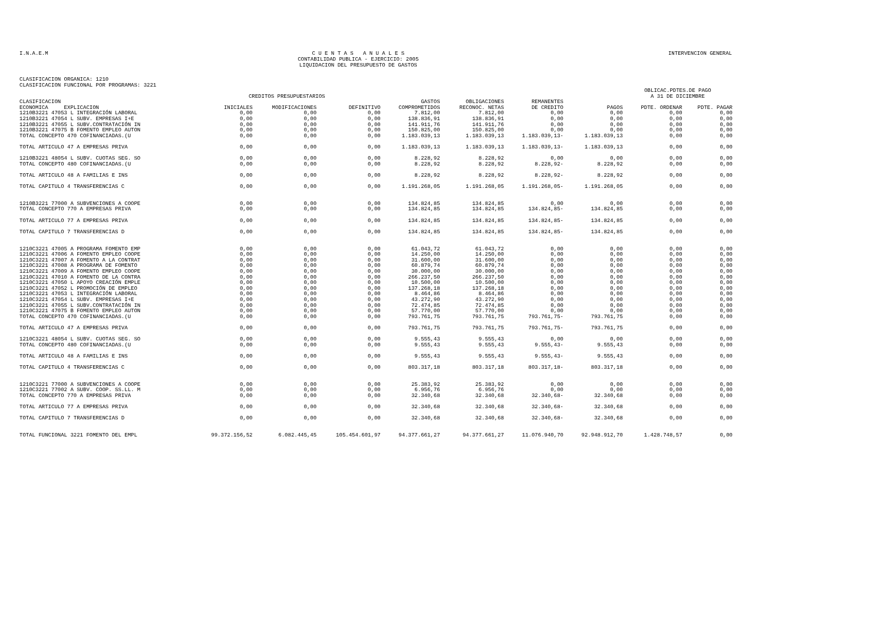I.N.A.E.M
C U E N T A S A N U A L E S
CONTABILIDAD PUBLICA - EJERCICIO: 2005
LIQUIDACION DEL PRESUPUESTO DE GASTOS
INTERVENCION GENERAL
CLASIFICACION ORGANICA: 1210
CLASIFICACION FUNCIONAL POR PROGRAMAS: 3221
| | CREDITOS PRESUPUESTARIOS | | | | | | | OBLICAC.PDTES.DE PAGO A 31 DE DICIEMBRE | |
| --- | --- | --- | --- | --- | --- | --- | --- | --- | --- |
| CLASIFICACION ECONOMICA EXPLICACION | INICIALES | MODIFICACIONES | DEFINITIVO | GASTOS COMPROMETIDOS | OBLIGACIONES RECONOC. NETAS | REMANENTES DE CREDITO | PAGOS | PDTE. ORDENAR | PDTE. PAGAR |
| 1210B3221 47053 L INTEGRACIÓN LABORAL | 0,00 | 0,00 | 0,00 | 7.812,00 | 7.812,00 | 0,00 | 0,00 | 0,00 | 0,00 |
| 1210B3221 47054 L SUBV. EMPRESAS I+E | 0,00 | 0,00 | 0,00 | 138.836,91 | 138.836,91 | 0,00 | 0,00 | 0,00 | 0,00 |
| 1210B3221 47055 L SUBV.CONTRATACIÓN IN | 0,00 | 0,00 | 0,00 | 141.911,76 | 141.911,76 | 0,00 | 0,00 | 0,00 | 0,00 |
| 1210B3221 47075 B FOMENTO EMPLEO AUTON | 0,00 | 0,00 | 0,00 | 150.825,00 | 150.825,00 | 0,00 | 0,00 | 0,00 | 0,00 |
| TOTAL CONCEPTO 470 COFINANCIADAS.(U | 0,00 | 0,00 | 0,00 | 1.183.039,13 | 1.183.039,13 | 1.183.039,13- | 1.183.039,13 | 0,00 | 0,00 |
| TOTAL ARTICULO 47 A EMPRESAS PRIVA | 0,00 | 0,00 | 0,00 | 1.183.039,13 | 1.183.039,13 | 1.183.039,13- | 1.183.039,13 | 0,00 | 0,00 |
| 1210B3221 48054 L SUBV. CUOTAS SEG. SO | 0,00 | 0,00 | 0,00 | 8.228,92 | 8.228,92 | 0,00 | 0,00 | 0,00 | 0,00 |
| TOTAL CONCEPTO 480 COFINANCIADAS.(U | 0,00 | 0,00 | 0,00 | 8.228,92 | 8.228,92 | 8.228,92- | 8.228,92 | 0,00 | 0,00 |
| TOTAL ARTICULO 48 A FAMILIAS E INS | 0,00 | 0,00 | 0,00 | 8.228,92 | 8.228,92 | 8.228,92- | 8.228,92 | 0,00 | 0,00 |
| TOTAL CAPITULO 4 TRANSFERENCIAS C | 0,00 | 0,00 | 0,00 | 1.191.268,05 | 1.191.268,05 | 1.191.268,05- | 1.191.268,05 | 0,00 | 0,00 |
| 1210B3221 77000 A SUBVENCIONES A COOPE | 0,00 | 0,00 | 0,00 | 134.824,85 | 134.824,85 | 0,00 | 0,00 | 0,00 | 0,00 |
| TOTAL CONCEPTO 770 A EMPRESAS PRIVA | 0,00 | 0,00 | 0,00 | 134.824,85 | 134.824,85 | 134.824,85- | 134.824,85 | 0,00 | 0,00 |
| TOTAL ARTICULO 77 A EMPRESAS PRIVA | 0,00 | 0,00 | 0,00 | 134.824,85 | 134.824,85 | 134.824,85- | 134.824,85 | 0,00 | 0,00 |
| TOTAL CAPITULO 7 TRANSFERENCIAS D | 0,00 | 0,00 | 0,00 | 134.824,85 | 134.824,85 | 134.824,85- | 134.824,85 | 0,00 | 0,00 |
| 1210C3221 47005 A PROGRAMA FOMENTO EMP | 0,00 | 0,00 | 0,00 | 61.043,72 | 61.043,72 | 0,00 | 0,00 | 0,00 | 0,00 |
| 1210C3221 47006 A FOMENTO EMPLEO COOPE | 0,00 | 0,00 | 0,00 | 14.250,00 | 14.250,00 | 0,00 | 0,00 | 0,00 | 0,00 |
| 1210C3221 47007 A FOMENTO A LA CONTRAT | 0,00 | 0,00 | 0,00 | 31.600,00 | 31.600,00 | 0,00 | 0,00 | 0,00 | 0,00 |
| 1210C3221 47008 A PROGRAMA DE FOMENTO | 0,00 | 0,00 | 0,00 | 60.879,74 | 60.879,74 | 0,00 | 0,00 | 0,00 | 0,00 |
| 1210C3221 47009 A FOMENTO EMPLEO COOPE | 0,00 | 0,00 | 0,00 | 30.000,00 | 30.000,00 | 0,00 | 0,00 | 0,00 | 0,00 |
| 1210C3221 47010 A FOMENTO DE LA CONTRA | 0,00 | 0,00 | 0,00 | 266.237,50 | 266.237,50 | 0,00 | 0,00 | 0,00 | 0,00 |
| 1210C3221 47050 L APOYO CREACIÓN EMPLE | 0,00 | 0,00 | 0,00 | 10.500,00 | 10.500,00 | 0,00 | 0,00 | 0,00 | 0,00 |
| 1210C3221 47052 L PROMOCIÓN DE EMPLEO | 0,00 | 0,00 | 0,00 | 137.268,18 | 137.268,18 | 0,00 | 0,00 | 0,00 | 0,00 |
| 1210C3221 47053 L INTEGRACIÓN LABORAL | 0,00 | 0,00 | 0,00 | 8.464,86 | 8.464,86 | 0,00 | 0,00 | 0,00 | 0,00 |
| 1210C3221 47054 L SUBV. EMPRESAS I+E | 0,00 | 0,00 | 0,00 | 43.272,90 | 43.272,90 | 0,00 | 0,00 | 0,00 | 0,00 |
| 1210C3221 47055 L SUBV.CONTRATACIÓN IN | 0,00 | 0,00 | 0,00 | 72.474,85 | 72.474,85 | 0,00 | 0,00 | 0,00 | 0,00 |
| 1210C3221 47075 B FOMENTO EMPLEO AUTON | 0,00 | 0,00 | 0,00 | 57.770,00 | 57.770,00 | 0,00 | 0,00 | 0,00 | 0,00 |
| TOTAL CONCEPTO 470 COFINANCIADAS.(U | 0,00 | 0,00 | 0,00 | 793.761,75 | 793.761,75 | 793.761,75- | 793.761,75 | 0,00 | 0,00 |
| TOTAL ARTICULO 47 A EMPRESAS PRIVA | 0,00 | 0,00 | 0,00 | 793.761,75 | 793.761,75 | 793.761,75- | 793.761,75 | 0,00 | 0,00 |
| 1210C3221 48054 L SUBV. CUOTAS SEG. SO | 0,00 | 0,00 | 0,00 | 9.555,43 | 9.555,43 | 0,00 | 0,00 | 0,00 | 0,00 |
| TOTAL CONCEPTO 480 COFINANCIADAS.(U | 0,00 | 0,00 | 0,00 | 9.555,43 | 9.555,43 | 9.555,43- | 9.555,43 | 0,00 | 0,00 |
| TOTAL ARTICULO 48 A FAMILIAS E INS | 0,00 | 0,00 | 0,00 | 9.555,43 | 9.555,43 | 9.555,43- | 9.555,43 | 0,00 | 0,00 |
| TOTAL CAPITULO 4 TRANSFERENCIAS C | 0,00 | 0,00 | 0,00 | 803.317,18 | 803.317,18 | 803.317,18- | 803.317,18 | 0,00 | 0,00 |
| 1210C3221 77000 A SUBVENCIONES A COOPE | 0,00 | 0,00 | 0,00 | 25.383,92 | 25.383,92 | 0,00 | 0,00 | 0,00 | 0,00 |
| 1210C3221 77002 A SUBV. COOP. SS.LL. M | 0,00 | 0,00 | 0,00 | 6.956,76 | 6.956,76 | 0,00 | 0,00 | 0,00 | 0,00 |
| TOTAL CONCEPTO 770 A EMPRESAS PRIVA | 0,00 | 0,00 | 0,00 | 32.340,68 | 32.340,68 | 32.340,68- | 32.340,68 | 0,00 | 0,00 |
| TOTAL ARTICULO 77 A EMPRESAS PRIVA | 0,00 | 0,00 | 0,00 | 32.340,68 | 32.340,68 | 32.340,68- | 32.340,68 | 0,00 | 0,00 |
| TOTAL CAPITULO 7 TRANSFERENCIAS D | 0,00 | 0,00 | 0,00 | 32.340,68 | 32.340,68 | 32.340,68- | 32.340,68 | 0,00 | 0,00 |
| TOTAL FUNCIONAL 3221 FOMENTO DEL EMPL | 99.372.156,52 | 6.082.445,45 | 105.454.601,97 | 94.377.661,27 | 94.377.661,27 | 11.076.940,70 | 92.948.912,70 | 1.428.748,57 | 0,00 |